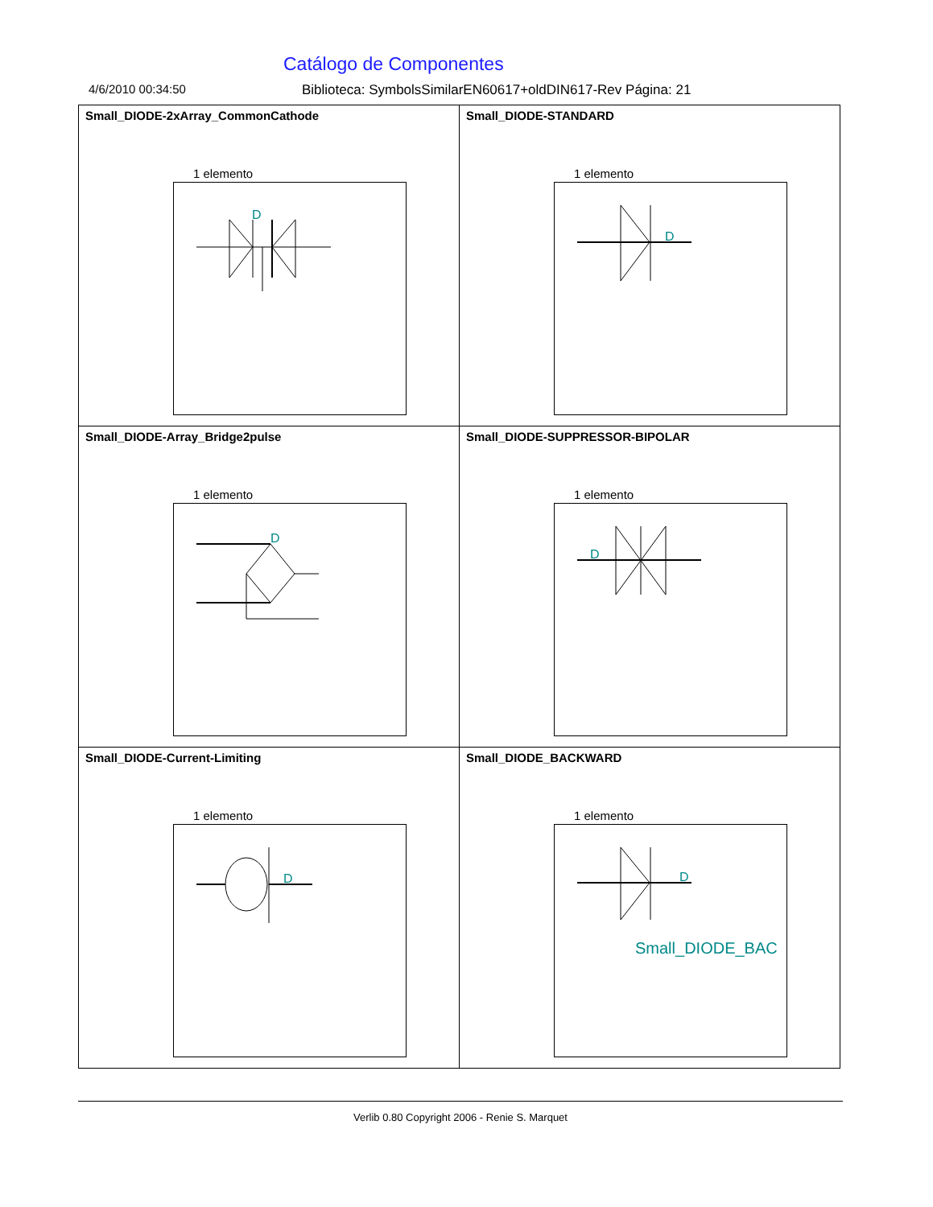Catálogo de Componentes
4/6/2010 00:34:50 Biblioteca: SymbolsSimilarEN60617+oldDIN617-Rev Página: 21
| Small_DIODE-2xArray_CommonCathode 1 elemento D | Small_DIODE-STANDARD 1 elemento D |
| Small_DIODE-Array_Bridge2pulse 1 elemento D | Small_DIODE-SUPPRESSOR-BIPOLAR 1 elemento D |
| Small_DIODE-Current-Limiting 1 elemento D | Small_DIODE_BACKWARD 1 elemento D Small_DIODE_BAC |
Verlib 0.80 Copyright 2006 - Renie S. Marquet